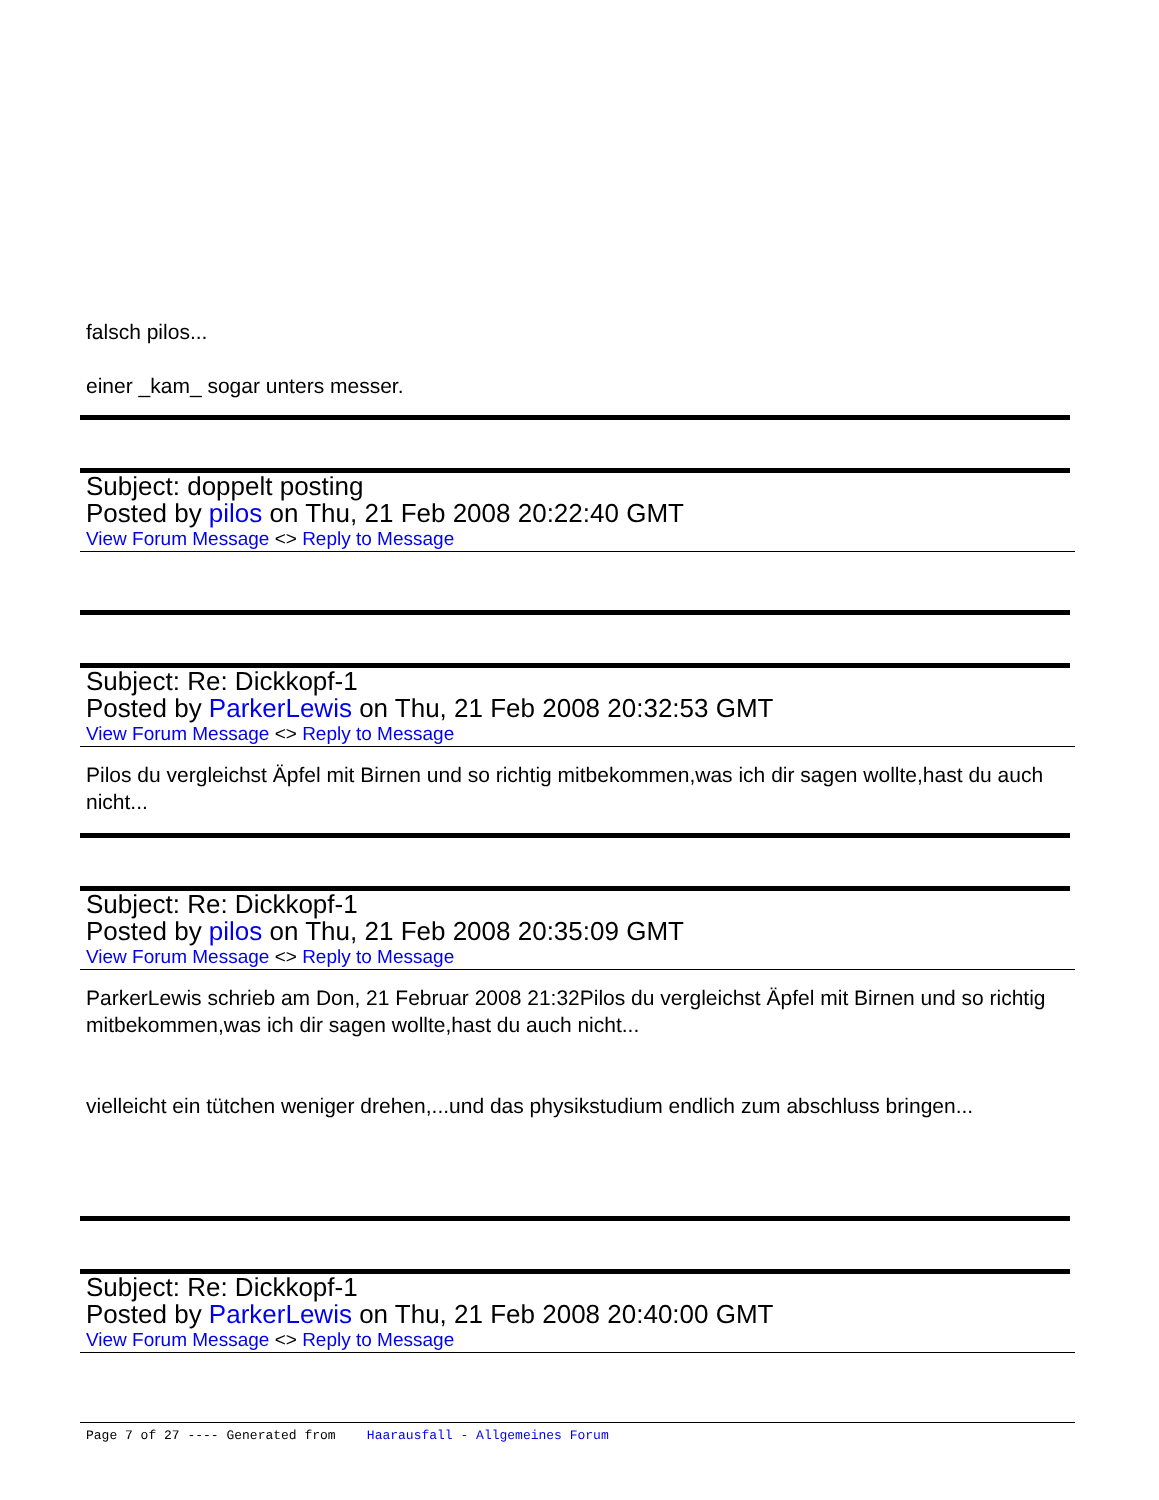falsch pilos...
einer _kam_ sogar unters messer.
Subject: doppelt posting
Posted by pilos on Thu, 21 Feb 2008 20:22:40 GMT
View Forum Message <> Reply to Message
Subject: Re: Dickkopf-1
Posted by ParkerLewis on Thu, 21 Feb 2008 20:32:53 GMT
View Forum Message <> Reply to Message
Pilos du vergleichst Äpfel mit Birnen und so richtig mitbekommen,was ich dir sagen wollte,hast du auch nicht...
Subject: Re: Dickkopf-1
Posted by pilos on Thu, 21 Feb 2008 20:35:09 GMT
View Forum Message <> Reply to Message
ParkerLewis schrieb am Don, 21 Februar 2008 21:32Pilos du vergleichst Äpfel mit Birnen und so richtig mitbekommen,was ich dir sagen wollte,hast du auch nicht...
vielleicht ein tütchen weniger drehen,...und das physikstudium endlich zum abschluss bringen...
Subject: Re: Dickkopf-1
Posted by ParkerLewis on Thu, 21 Feb 2008 20:40:00 GMT
View Forum Message <> Reply to Message
Page 7 of 27 ---- Generated from Haarausfall - Allgemeines Forum